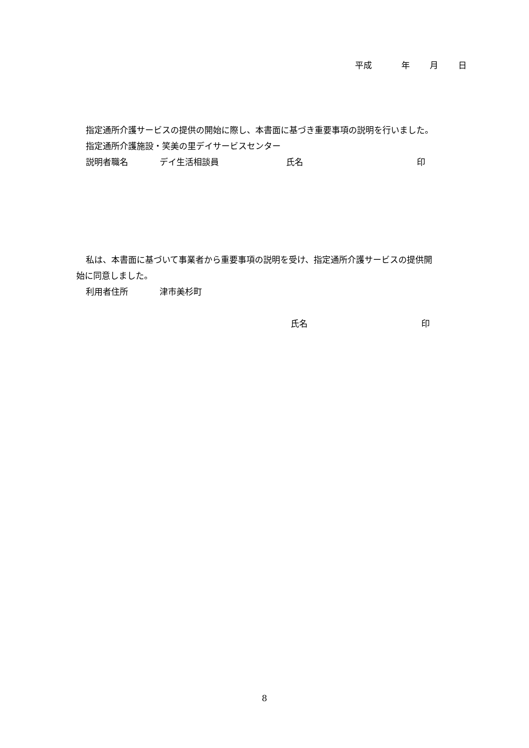平成 年 月 日
指定通所介護サービスの提供の開始に際し、本書面に基づき重要事項の説明を行いました。
指定通所介護施設・笑美の里デイサービスセンター
説明者職名 デイ生活相談員 氏名 印
私は、本書面に基づいて事業者から重要事項の説明を受け、指定通所介護サービスの提供開
始に同意しました。
利用者住所 津市美杉町
氏名 印
8